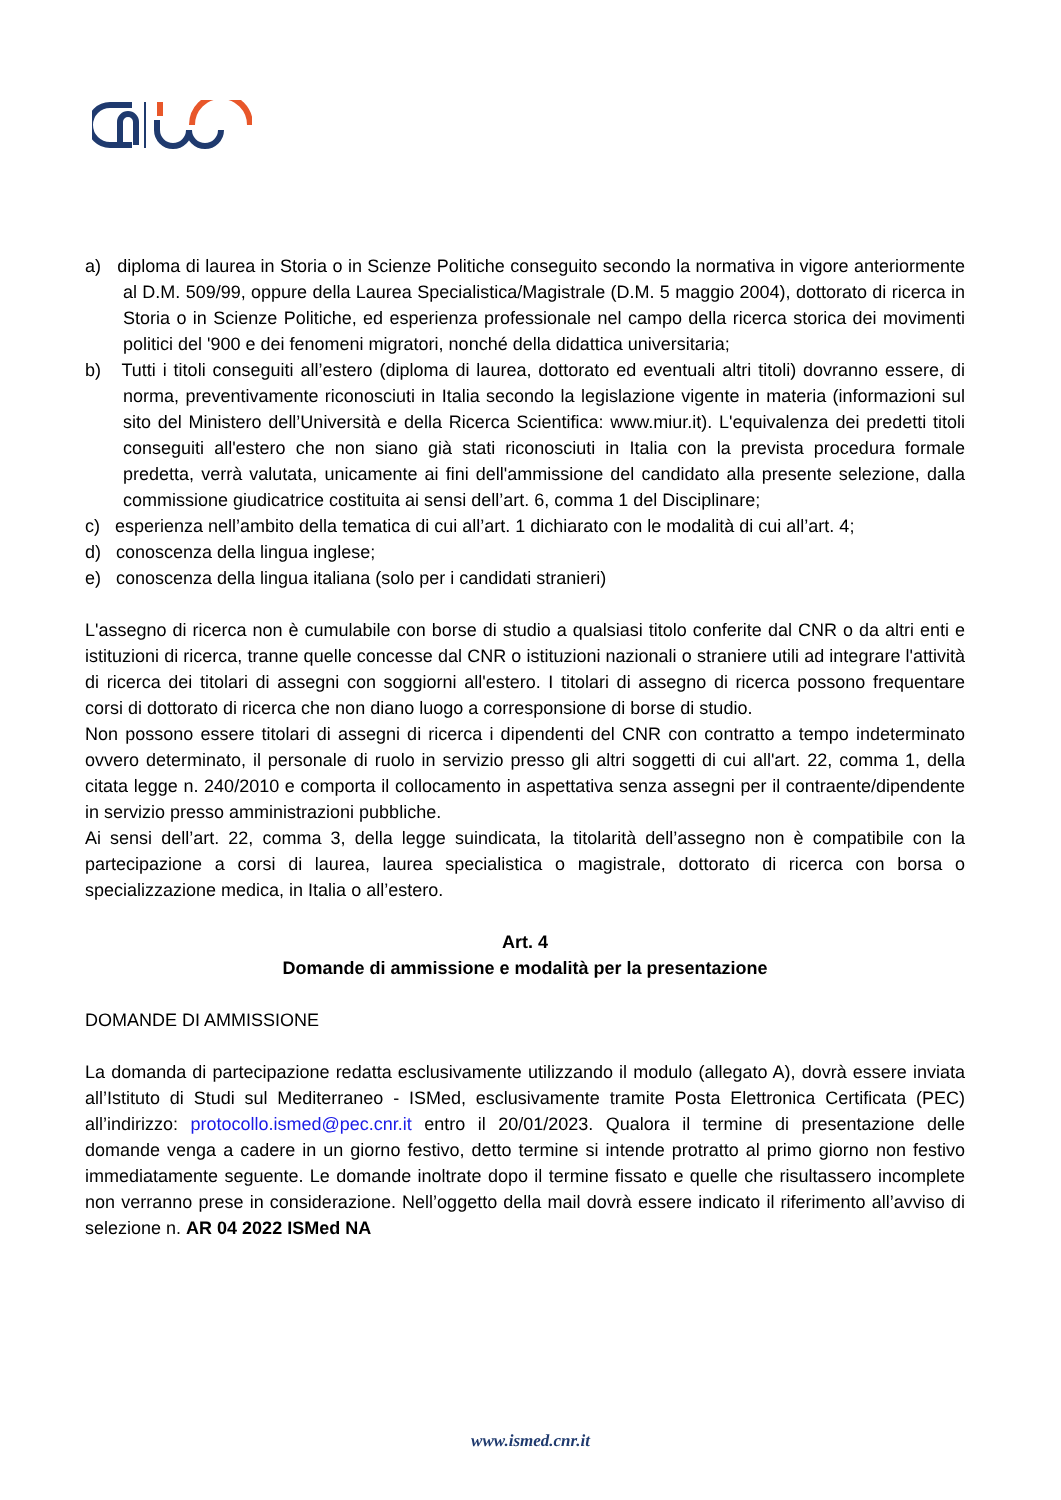a) diploma di laurea in Storia o in Scienze Politiche conseguito secondo la normativa in vigore anteriormente al D.M. 509/99, oppure della Laurea Specialistica/Magistrale (D.M. 5 maggio 2004), dottorato di ricerca in Storia o in Scienze Politiche, ed esperienza professionale nel campo della ricerca storica dei movimenti politici del '900 e dei fenomeni migratori, nonché della didattica universitaria;
b) Tutti i titoli conseguiti all’estero (diploma di laurea, dottorato ed eventuali altri titoli) dovranno essere, di norma, preventivamente riconosciuti in Italia secondo la legislazione vigente in materia (informazioni sul sito del Ministero dell’Università e della Ricerca Scientifica: www.miur.it). L'equivalenza dei predetti titoli conseguiti all'estero che non siano già stati riconosciuti in Italia con la prevista procedura formale predetta, verrà valutata, unicamente ai fini dell'ammissione del candidato alla presente selezione, dalla commissione giudicatrice costituita ai sensi dell’art. 6, comma 1 del Disciplinare;
c) esperienza nell’ambito della tematica di cui all’art. 1 dichiarato con le modalità di cui all’art. 4;
d) conoscenza della lingua inglese;
e) conoscenza della lingua italiana (solo per i candidati stranieri)
L'assegno di ricerca non è cumulabile con borse di studio a qualsiasi titolo conferite dal CNR o da altri enti e istituzioni di ricerca, tranne quelle concesse dal CNR o istituzioni nazionali o straniere utili ad integrare l'attività di ricerca dei titolari di assegni con soggiorni all'estero. I titolari di assegno di ricerca possono frequentare corsi di dottorato di ricerca che non diano luogo a corresponsione di borse di studio.
Non possono essere titolari di assegni di ricerca i dipendenti del CNR con contratto a tempo indeterminato ovvero determinato, il personale di ruolo in servizio presso gli altri soggetti di cui all'art. 22, comma 1, della citata legge n. 240/2010 e comporta il collocamento in aspettativa senza assegni per il contraente/dipendente in servizio presso amministrazioni pubbliche.
Ai sensi dell’art. 22, comma 3, della legge suindicata, la titolarità dell’assegno non è compatibile con la partecipazione a corsi di laurea, laurea specialistica o magistrale, dottorato di ricerca con borsa o specializzazione medica, in Italia o all’estero.
Art. 4
Domande di ammissione e modalità per la presentazione
DOMANDE DI AMMISSIONE
La domanda di partecipazione redatta esclusivamente utilizzando il modulo (allegato A), dovrà essere inviata all’Istituto di Studi sul Mediterraneo - ISMed, esclusivamente tramite Posta Elettronica Certificata (PEC) all’indirizzo: protocollo.ismed@pec.cnr.it entro il 20/01/2023. Qualora il termine di presentazione delle domande venga a cadere in un giorno festivo, detto termine si intende protratto al primo giorno non festivo immediatamente seguente. Le domande inoltrate dopo il termine fissato e quelle che risultassero incomplete non verranno prese in considerazione. Nell’oggetto della mail dovrà essere indicato il riferimento all’avviso di selezione n. AR 04 2022 ISMed NA
www.ismed.cnr.it